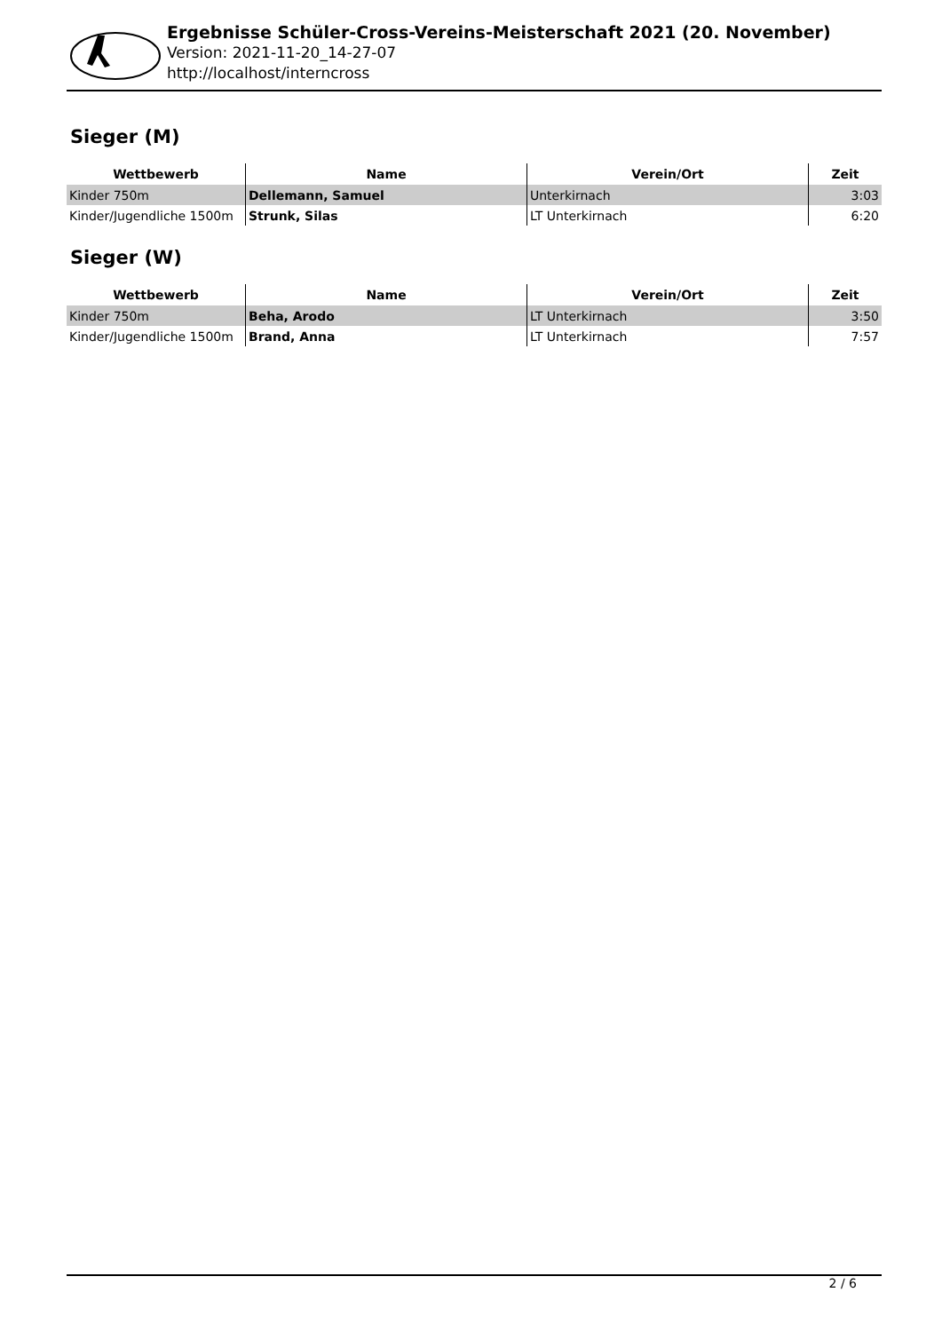Ergebnisse Schüler-Cross-Vereins-Meisterschaft 2021 (20. November)
Version: 2021-11-20_14-27-07
http://localhost/interncross
Sieger (M)
| Wettbewerb | Name | Verein/Ort | Zeit |
| --- | --- | --- | --- |
| Kinder 750m | Dellemann, Samuel | Unterkirnach | 3:03 |
| Kinder/Jugendliche 1500m | Strunk, Silas | LT Unterkirnach | 6:20 |
Sieger (W)
| Wettbewerb | Name | Verein/Ort | Zeit |
| --- | --- | --- | --- |
| Kinder 750m | Beha, Arodo | LT Unterkirnach | 3:50 |
| Kinder/Jugendliche 1500m | Brand, Anna | LT Unterkirnach | 7:57 |
2 / 6